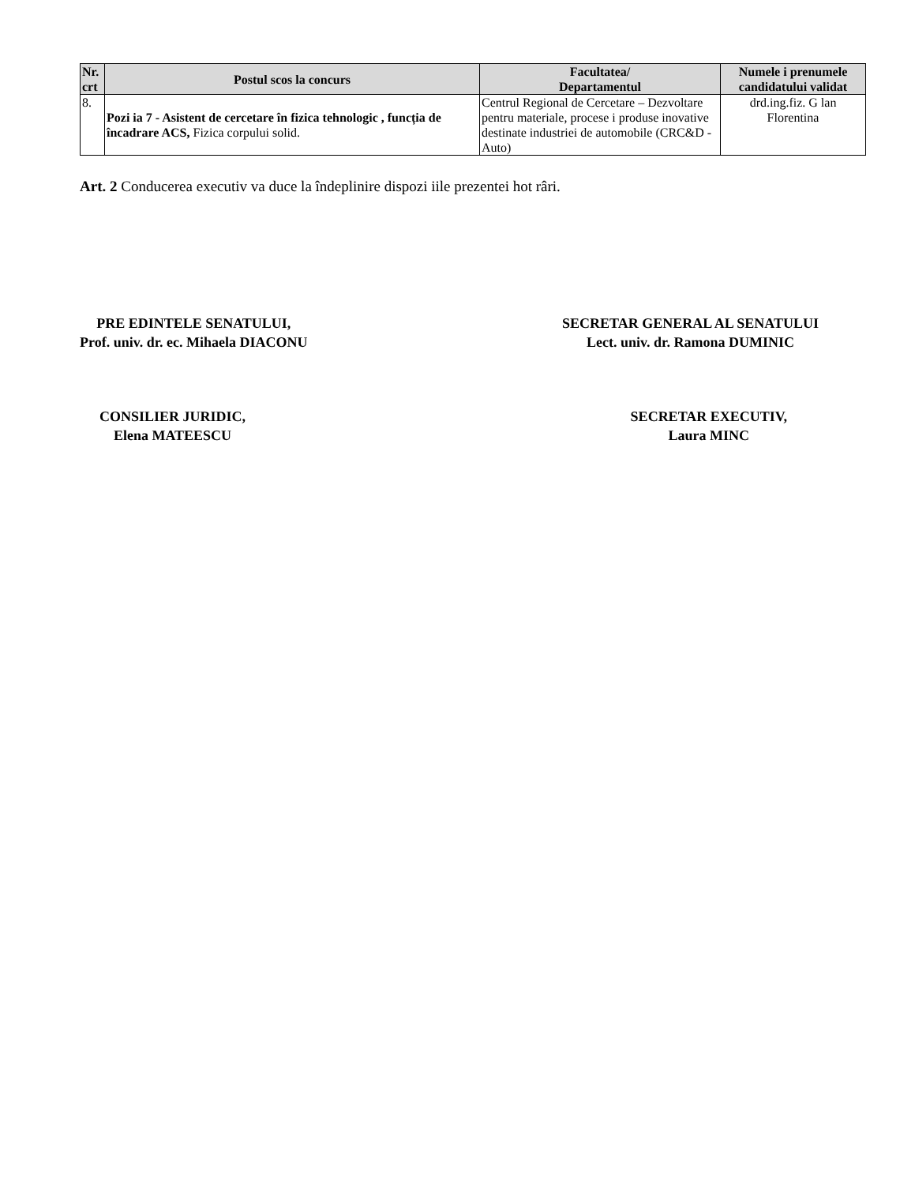| Nr. crt | Postul scos la concurs | Facultatea/ Departamentul | Numele i prenumele candidatului validat |
| --- | --- | --- | --- |
| 8. | Pozi ia 7 - Asistent de cercetare în fizica tehnologic , funcția de încadrare ACS, Fizica corpului solid. | Centrul Regional de Cercetare – Dezvoltare pentru materiale, procese i produse inovative destinate industriei de automobile (CRC&D - Auto) | drd.ing.fiz. G lan Florentina |
Art. 2 Conducerea executiv va duce la îndeplinire dispozi iile prezentei hot râri.
PRE EDINTELE SENATULUI,
Prof. univ. dr. ec. Mihaela DIACONU
SECRETAR GENERAL AL SENATULUI
Lect. univ. dr. Ramona DUMINIC
CONSILIER JURIDIC,
Elena MATEESCU
SECRETAR EXECUTIV,
Laura MINC